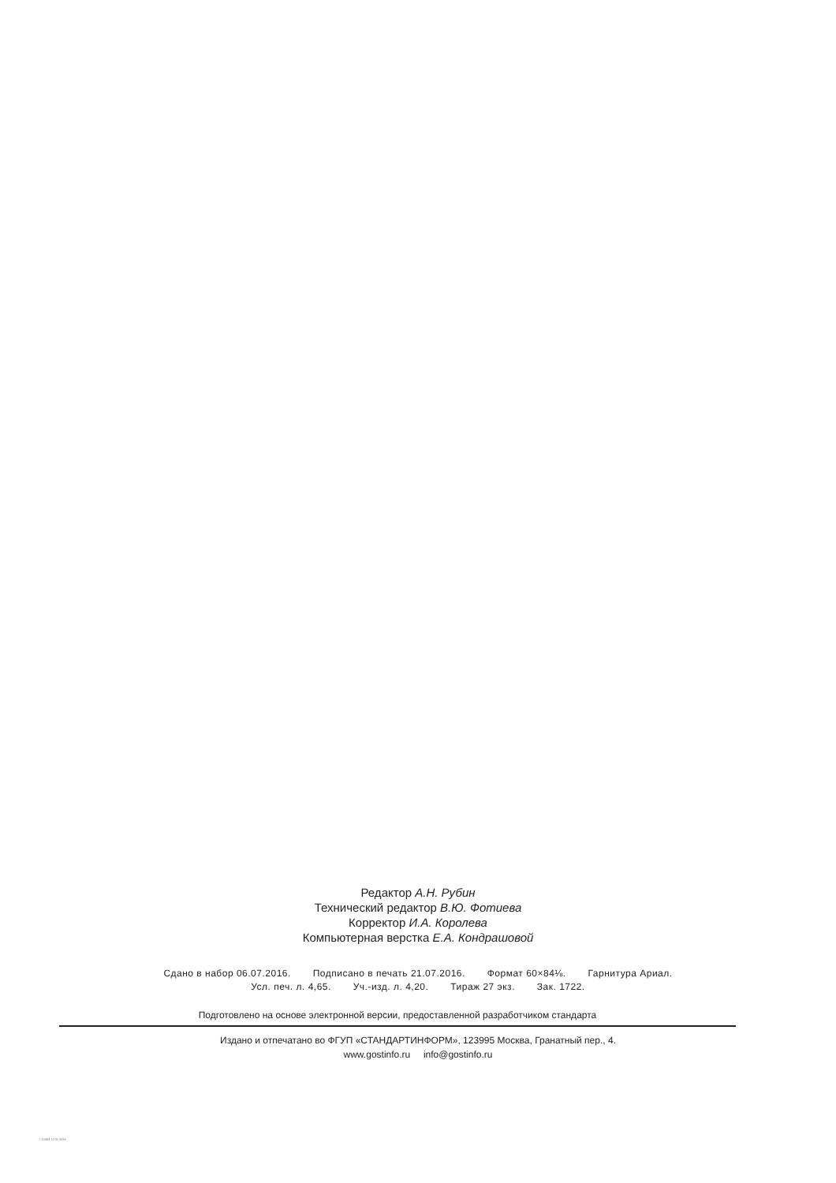Редактор А.Н. Рубин
Технический редактор В.Ю. Фотиева
Корректор И.А. Королева
Компьютерная верстка Е.А. Кондрашовой
Сдано в набор 06.07.2016. Подписано в печать 21.07.2016. Формат 60×84⅛. Гарнитура Ариал.
Усл. печ. л. 4,65. Уч.-изд. л. 4,20. Тираж 27 экз. Зак. 1722.
Подготовлено на основе электронной версии, предоставленной разработчиком стандарта
Издано и отпечатано во ФГУП «СТАНДАРТИНФОРМ», 123995 Москва, Гранатный пер., 4.
www.gostinfo.ru info@gostinfo.ru
/ 10303-1276-2016